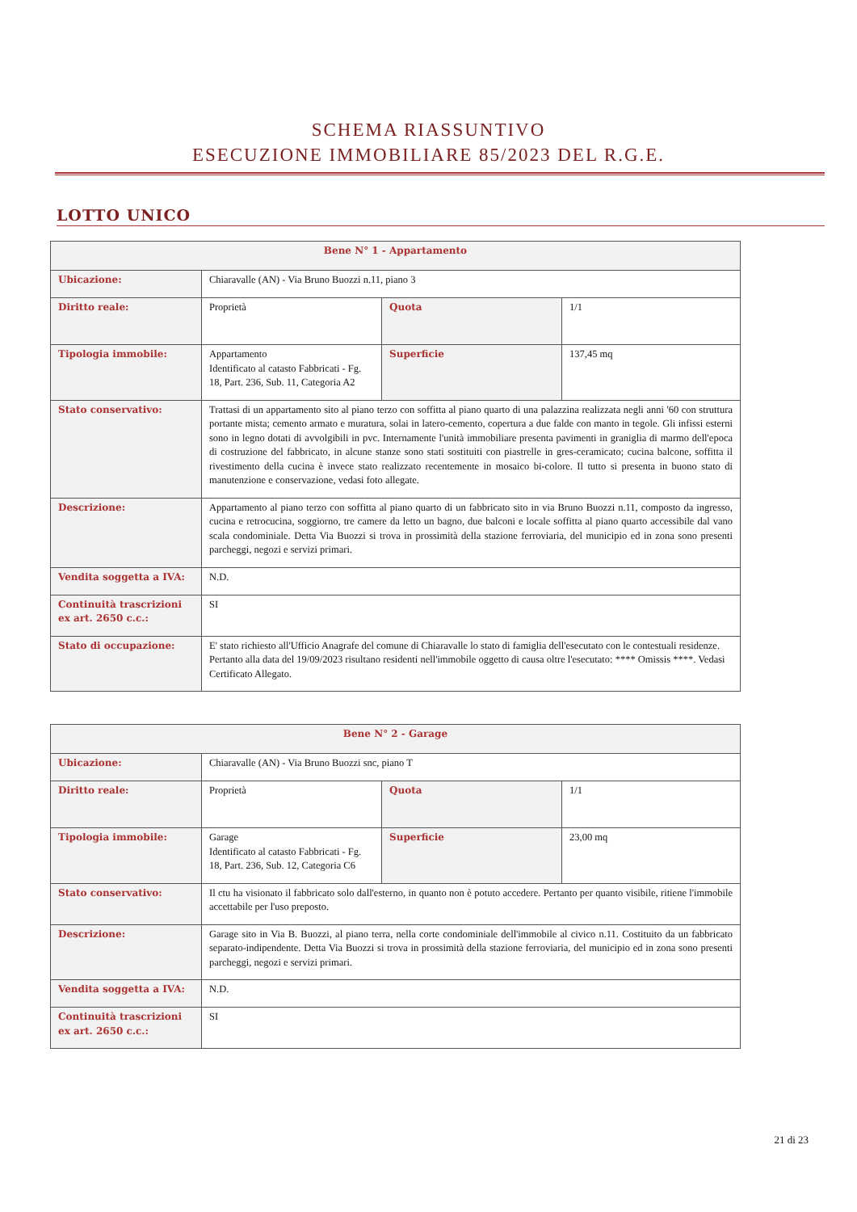SCHEMA RIASSUNTIVO
ESECUZIONE IMMOBILIARE 85/2023 DEL R.G.E.
LOTTO UNICO
| Bene N° 1 - Appartamento | | | |
| --- | --- | --- | --- |
| Ubicazione: | Chiaravalle (AN) - Via Bruno Buozzi n.11, piano 3 | | |
| Diritto reale: | Proprietà | Quota | 1/1 |
| Tipologia immobile: | Appartamento Identificato al catasto Fabbricati - Fg. 18, Part. 236, Sub. 11, Categoria A2 | Superficie | 137,45 mq |
| Stato conservativo: | Trattasi di un appartamento sito al piano terzo con soffitta al piano quarto di una palazzina realizzata negli anni '60 con struttura portante mista; cemento armato e muratura, solai in latero-cemento, copertura a due falde con manto in tegole. Gli infissi esterni sono in legno dotati di avvolgibili in pvc. Internamente l'unità immobiliare presenta pavimenti in graniglia di marmo dell'epoca di costruzione del fabbricato, in alcune stanze sono stati sostituiti con piastrelle in gres-ceramicato; cucina balcone, soffitta il rivestimento della cucina è invece stato realizzato recentemente in mosaico bi-colore. Il tutto si presenta in buono stato di manutenzione e conservazione, vedasi foto allegate. | | |
| Descrizione: | Appartamento al piano terzo con soffitta al piano quarto di un fabbricato sito in via Bruno Buozzi n.11, composto da ingresso, cucina e retrocucina, soggiorno, tre camere da letto un bagno, due balconi e locale soffitta al piano quarto accessibile dal vano scala condominiale. Detta Via Buozzi si trova in prossimità della stazione ferroviaria, del municipio ed in zona sono presenti parcheggi, negozi e servizi primari. | | |
| Vendita soggetta a IVA: | N.D. | | |
| Continuità trascrizioni ex art. 2650 c.c.: | SI | | |
| Stato di occupazione: | E' stato richiesto all'Ufficio Anagrafe del comune di Chiaravalle lo stato di famiglia dell'esecutato con le contestuali residenze. Pertanto alla data del 19/09/2023 risultano residenti nell'immobile oggetto di causa oltre l'esecutato: **** Omissis ****. Vedasi Certificato Allegato. | | |
| Bene N° 2 - Garage | | | |
| --- | --- | --- | --- |
| Ubicazione: | Chiaravalle (AN) - Via Bruno Buozzi snc, piano T | | |
| Diritto reale: | Proprietà | Quota | 1/1 |
| Tipologia immobile: | Garage Identificato al catasto Fabbricati - Fg. 18, Part. 236, Sub. 12, Categoria C6 | Superficie | 23,00 mq |
| Stato conservativo: | Il ctu ha visionato il fabbricato solo dall'esterno, in quanto non è potuto accedere. Pertanto per quanto visibile, ritiene l'immobile accettabile per l'uso preposto. | | |
| Descrizione: | Garage sito in Via B. Buozzi, al piano terra, nella corte condominiale dell'immobile al civico n.11. Costituito da un fabbricato separato-indipendente. Detta Via Buozzi si trova in prossimità della stazione ferroviaria, del municipio ed in zona sono presenti parcheggi, negozi e servizi primari. | | |
| Vendita soggetta a IVA: | N.D. | | |
| Continuità trascrizioni ex art. 2650 c.c.: | SI | | |
21 di 23